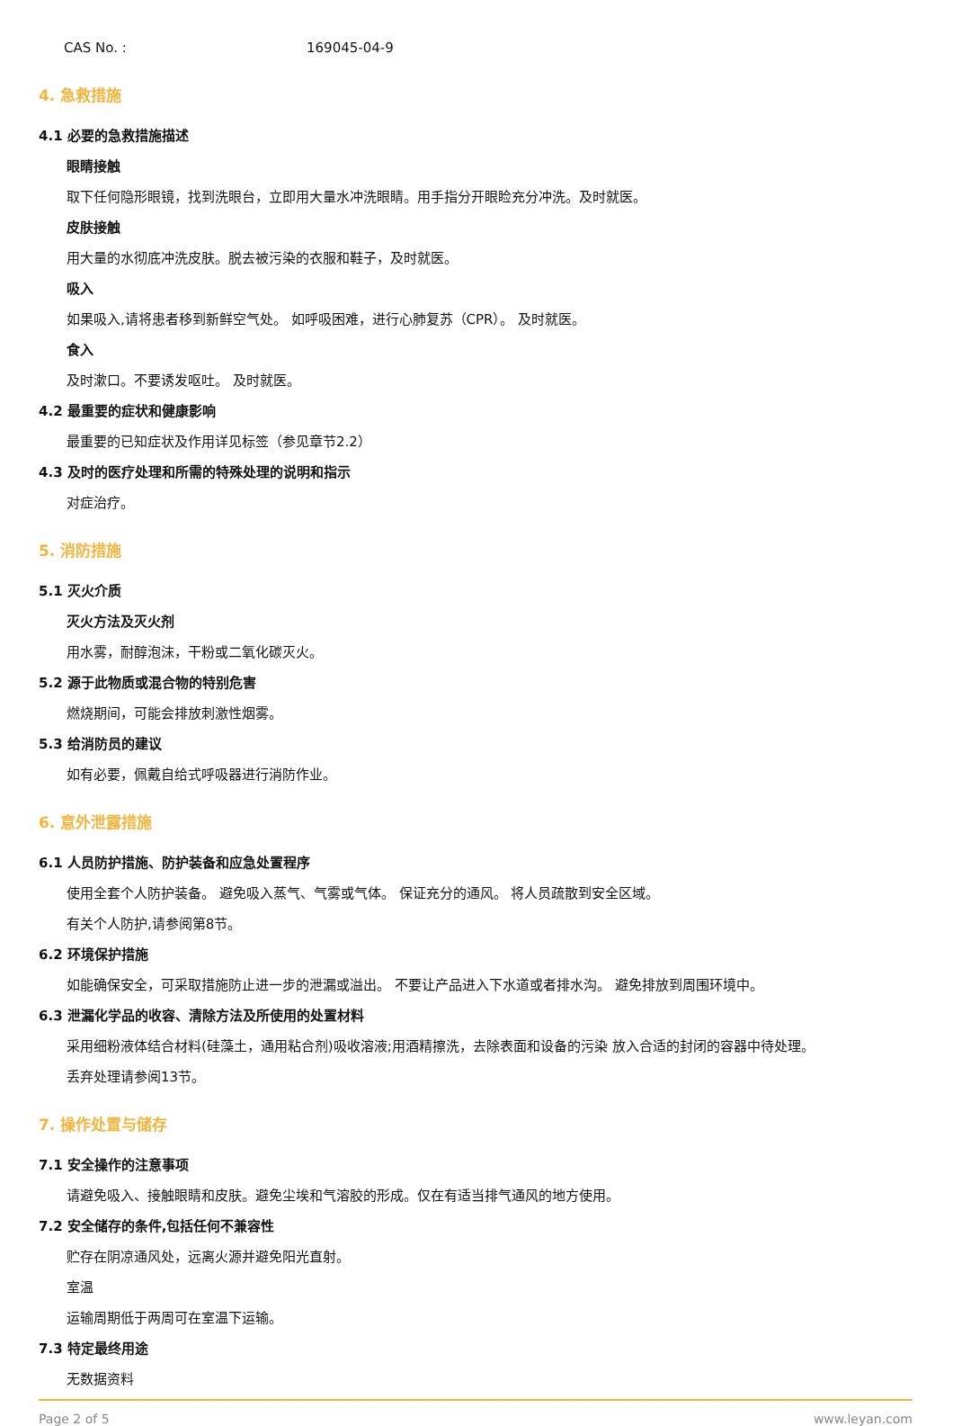CAS No. : 169045-04-9
4. 急救措施
4.1 必要的急救措施描述
眼睛接触
取下任何隐形眼镜，找到洗眼台，立即用大量水冲洗眼睛。用手指分开眼睑充分冲洗。及时就医。
皮肤接触
用大量的水彻底冲洗皮肤。脱去被污染的衣服和鞋子，及时就医。
吸入
如果吸入,请将患者移到新鲜空气处。 如呼吸困难，进行心肺复苏（CPR）。 及时就医。
食入
及时漱口。不要诱发呕吐。 及时就医。
4.2 最重要的症状和健康影响
最重要的已知症状及作用详见标签（参见章节2.2）
4.3 及时的医疗处理和所需的特殊处理的说明和指示
对症治疗。
5. 消防措施
5.1 灭火介质
灭火方法及灭火剂
用水雾，耐醇泡沫，干粉或二氧化碳灭火。
5.2 源于此物质或混合物的特别危害
燃烧期间，可能会排放刺激性烟雾。
5.3 给消防员的建议
如有必要，佩戴自给式呼吸器进行消防作业。
6. 意外泄露措施
6.1 人员防护措施、防护装备和应急处置程序
使用全套个人防护装备。 避免吸入蒸气、气雾或气体。 保证充分的通风。 将人员疏散到安全区域。
有关个人防护,请参阅第8节。
6.2 环境保护措施
如能确保安全，可采取措施防止进一步的泄漏或溢出。 不要让产品进入下水道或者排水沟。 避免排放到周围环境中。
6.3 泄漏化学品的收容、清除方法及所使用的处置材料
采用细粉液体结合材料(硅藻土，通用粘合剂)吸收溶液;用酒精擦洗，去除表面和设备的污染 放入合适的封闭的容器中待处理。
丢弃处理请参阅13节。
7. 操作处置与储存
7.1 安全操作的注意事项
请避免吸入、接触眼睛和皮肤。避免尘埃和气溶胶的形成。仅在有适当排气通风的地方使用。
7.2 安全储存的条件,包括任何不兼容性
贮存在阴凉通风处，远离火源并避免阳光直射。
室温
运输周期低于两周可在室温下运输。
7.3 特定最终用途
无数据资料
Page 2 of 5 www.leyan.com